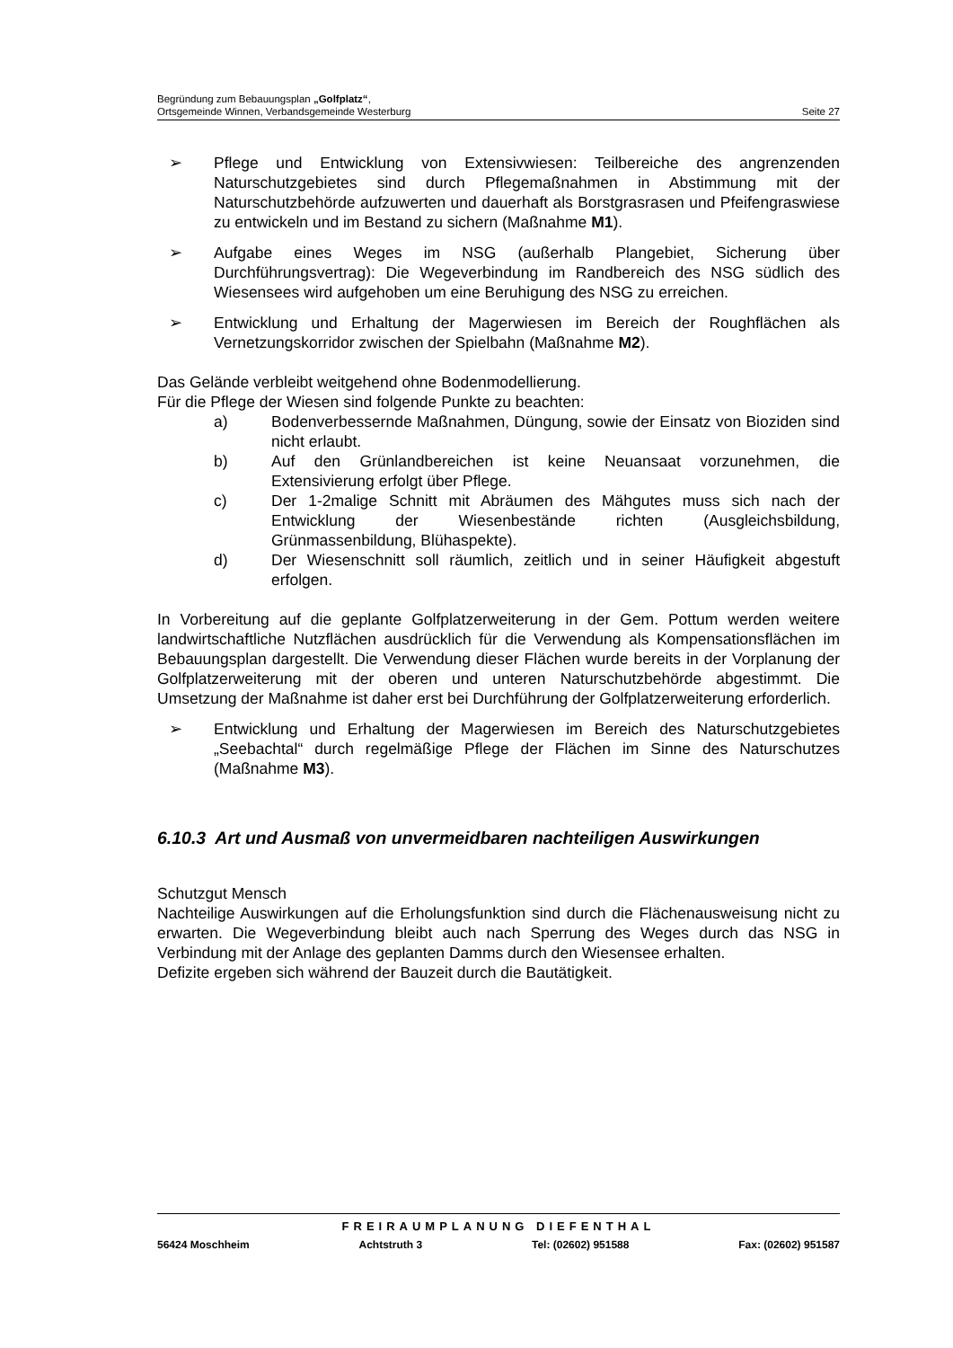Begründung zum Bebauungsplan „Golfplatz“,
Ortsgemeinde Winnen, Verbandsgemeinde Westerburg Seite 27
➢ Pflege und Entwicklung von Extensivwiesen: Teilbereiche des angrenzenden Naturschutzgebietes sind durch Pflegemaßnahmen in Abstimmung mit der Naturschutzbehörde aufzuwerten und dauerhaft als Borstgrasrasen und Pfeifengraswiese zu entwickeln und im Bestand zu sichern (Maßnahme M1).
➢ Aufgabe eines Weges im NSG (außerhalb Plangebiet, Sicherung über Durchführungsvertrag): Die Wegeverbindung im Randbereich des NSG südlich des Wiesensees wird aufgehoben um eine Beruhigung des NSG zu erreichen.
➢ Entwicklung und Erhaltung der Magerwiesen im Bereich der Roughflächen als Vernetzungskorridor zwischen der Spielbahn (Maßnahme M2).
Das Gelände verbleibt weitgehend ohne Bodenmodellierung.
Für die Pflege der Wiesen sind folgende Punkte zu beachten:
a) Bodenverbessernde Maßnahmen, Düngung, sowie der Einsatz von Bioziden sind nicht erlaubt.
b) Auf den Grünlandbereichen ist keine Neuansaat vorzunehmen, die Extensivierung erfolgt über Pflege.
c) Der 1-2malige Schnitt mit Abräumen des Mähgutes muss sich nach der Entwicklung der Wiesenbestände richten (Ausgleichsbildung, Grünmassenbildung, Blühaspekte).
d) Der Wiesenschnitt soll räumlich, zeitlich und in seiner Häufigkeit abgestuft erfolgen.
In Vorbereitung auf die geplante Golfplatzerweiterung in der Gem. Pottum werden weitere landwirtschaftliche Nutzflächen ausdrücklich für die Verwendung als Kompensationsflächen im Bebauungsplan dargestellt. Die Verwendung dieser Flächen wurde bereits in der Vorplanung der Golfplatzerweiterung mit der oberen und unteren Naturschutzbehörde abgestimmt. Die Umsetzung der Maßnahme ist daher erst bei Durchführung der Golfplatzerweiterung erforderlich.
➢ Entwicklung und Erhaltung der Magerwiesen im Bereich des Naturschutzgebietes „Seebachtal“ durch regelmäßige Pflege der Flächen im Sinne des Naturschutzes (Maßnahme M3).
6.10.3 Art und Ausmaß von unvermeidbaren nachteiligen Auswirkungen
Schutzgut Mensch
Nachteilige Auswirkungen auf die Erholungsfunktion sind durch die Flächenausweisung nicht zu erwarten. Die Wegeverbindung bleibt auch nach Sperrung des Weges durch das NSG in Verbindung mit der Anlage des geplanten Damms durch den Wiesensee erhalten.
Defizite ergeben sich während der Bauzeit durch die Bautätigkeit.
FREIRAUMPLANUNG DIEFENTHAL
56424 Moschheim Achtstruth 3 Tel: (02602) 951588 Fax: (02602) 951587